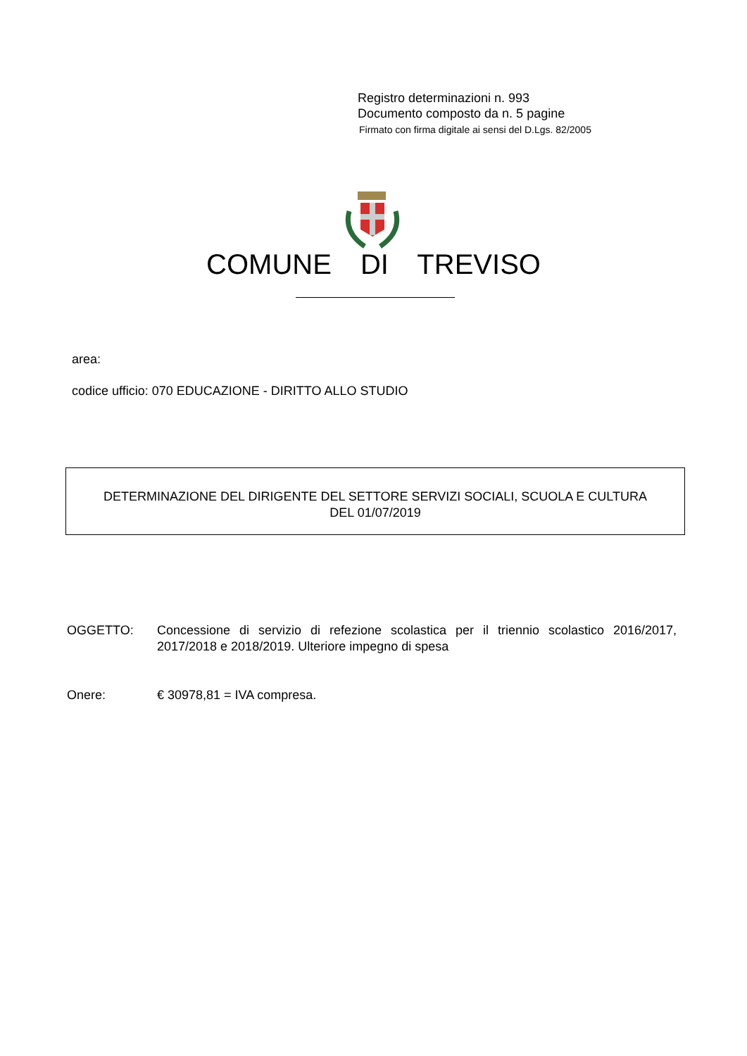Registro determinazioni n. 993
Documento composto da n. 5 pagine
Firmato con firma digitale ai sensi del D.Lgs. 82/2005
COMUNE DI TREVISO
area:
codice ufficio: 070 EDUCAZIONE - DIRITTO ALLO STUDIO
DETERMINAZIONE DEL DIRIGENTE DEL SETTORE SERVIZI SOCIALI, SCUOLA E CULTURA
DEL 01/07/2019
OGGETTO: Concessione di servizio di refezione scolastica per il triennio scolastico 2016/2017, 2017/2018 e 2018/2019. Ulteriore impegno di spesa
Onere: € 30978,81 = IVA compresa.